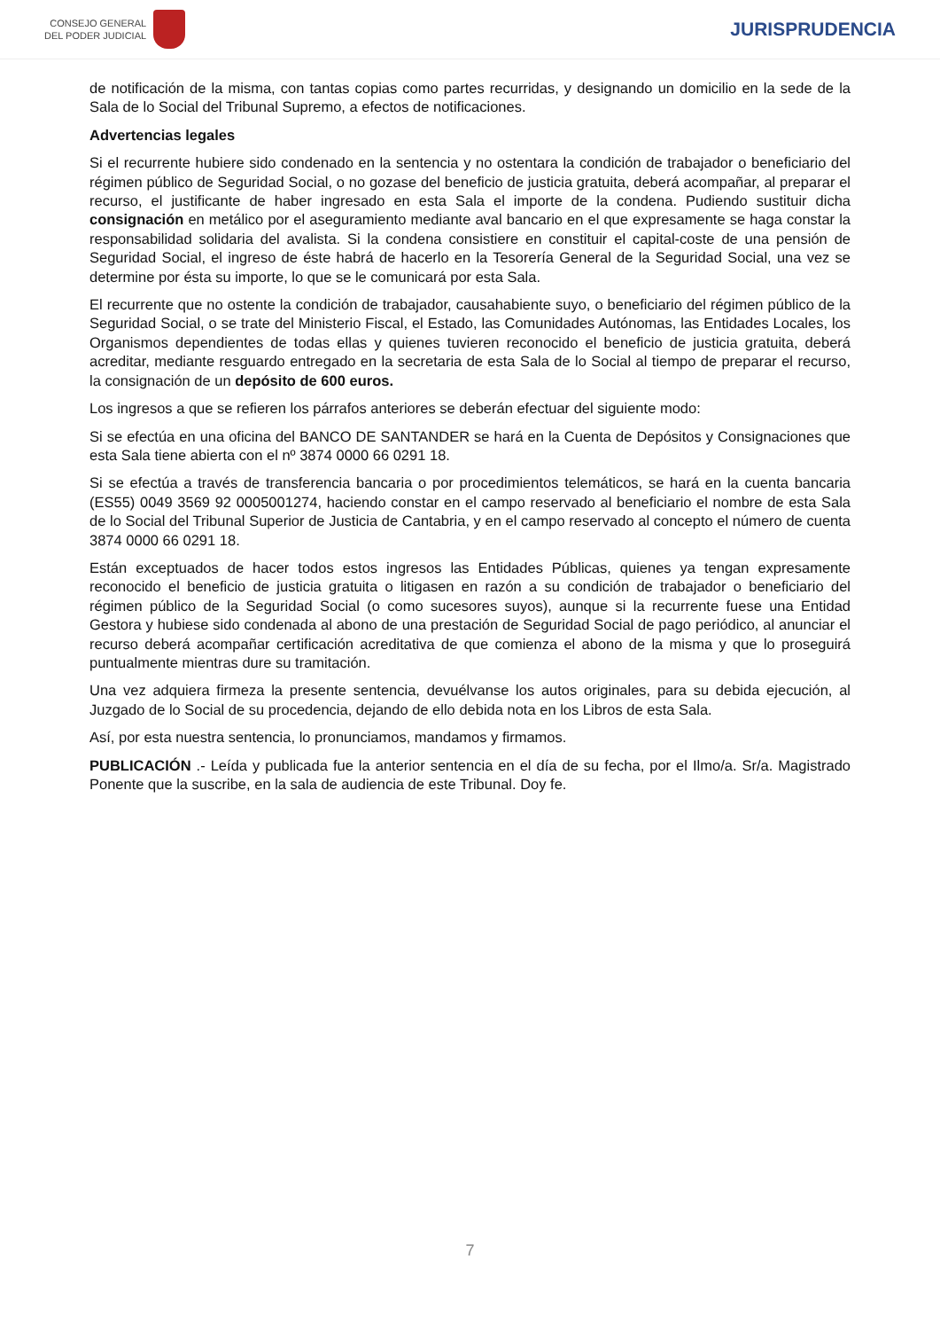CONSEJO GENERAL
DEL PODER JUDICIAL
JURISPRUDENCIA
de notificación de la misma, con tantas copias como partes recurridas, y designando un domicilio en la sede de la Sala de lo Social del Tribunal Supremo, a efectos de notificaciones.
Advertencias legales
Si el recurrente hubiere sido condenado en la sentencia y no ostentara la condición de trabajador o beneficiario del régimen público de Seguridad Social, o no gozase del beneficio de justicia gratuita, deberá acompañar, al preparar el recurso, el justificante de haber ingresado en esta Sala el importe de la condena. Pudiendo sustituir dicha consignación en metálico por el aseguramiento mediante aval bancario en el que expresamente se haga constar la responsabilidad solidaria del avalista. Si la condena consistiere en constituir el capital-coste de una pensión de Seguridad Social, el ingreso de éste habrá de hacerlo en la Tesorería General de la Seguridad Social, una vez se determine por ésta su importe, lo que se le comunicará por esta Sala.
El recurrente que no ostente la condición de trabajador, causahabiente suyo, o beneficiario del régimen público de la Seguridad Social, o se trate del Ministerio Fiscal, el Estado, las Comunidades Autónomas, las Entidades Locales, los Organismos dependientes de todas ellas y quienes tuvieren reconocido el beneficio de justicia gratuita, deberá acreditar, mediante resguardo entregado en la secretaria de esta Sala de lo Social al tiempo de preparar el recurso, la consignación de un depósito de 600 euros.
Los ingresos a que se refieren los párrafos anteriores se deberán efectuar del siguiente modo:
Si se efectúa en una oficina del BANCO DE SANTANDER se hará en la Cuenta de Depósitos y Consignaciones que esta Sala tiene abierta con el nº 3874 0000 66 0291 18.
Si se efectúa a través de transferencia bancaria o por procedimientos telemáticos, se hará en la cuenta bancaria (ES55) 0049 3569 92 0005001274, haciendo constar en el campo reservado al beneficiario el nombre de esta Sala de lo Social del Tribunal Superior de Justicia de Cantabria, y en el campo reservado al concepto el número de cuenta 3874 0000 66 0291 18.
Están exceptuados de hacer todos estos ingresos las Entidades Públicas, quienes ya tengan expresamente reconocido el beneficio de justicia gratuita o litigasen en razón a su condición de trabajador o beneficiario del régimen público de la Seguridad Social (o como sucesores suyos), aunque si la recurrente fuese una Entidad Gestora y hubiese sido condenada al abono de una prestación de Seguridad Social de pago periódico, al anunciar el recurso deberá acompañar certificación acreditativa de que comienza el abono de la misma y que lo proseguirá puntualmente mientras dure su tramitación.
Una vez adquiera firmeza la presente sentencia, devuélvanse los autos originales, para su debida ejecución, al Juzgado de lo Social de su procedencia, dejando de ello debida nota en los Libros de esta Sala.
Así, por esta nuestra sentencia, lo pronunciamos, mandamos y firmamos.
PUBLICACIÓN .- Leída y publicada fue la anterior sentencia en el día de su fecha, por el Ilmo/a. Sr/a. Magistrado Ponente que la suscribe, en la sala de audiencia de este Tribunal. Doy fe.
7